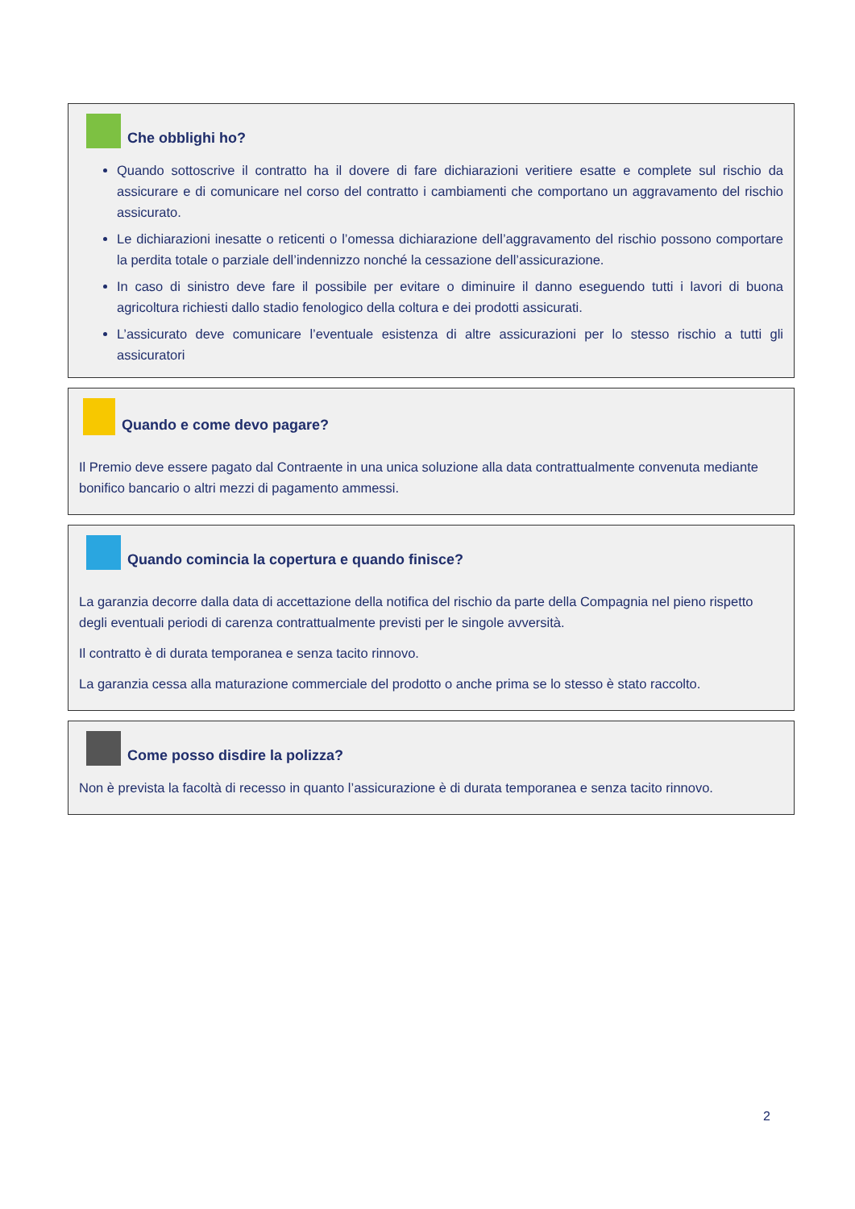Che obblighi ho?
Quando sottoscrive il contratto ha il dovere di fare dichiarazioni veritiere esatte e complete sul rischio da assicurare e di comunicare nel corso del contratto i cambiamenti che comportano un aggravamento del rischio assicurato.
Le dichiarazioni inesatte o reticenti o l’omessa dichiarazione dell’aggravamento del rischio possono comportare la perdita totale o parziale dell’indennizzo nonché la cessazione dell’assicurazione.
In caso di sinistro deve fare il possibile per evitare o diminuire il danno eseguendo tutti i lavori di buona agricoltura richiesti dallo stadio fenologico della coltura e dei prodotti assicurati.
L’assicurato deve comunicare l’eventuale esistenza di altre assicurazioni per lo stesso rischio a tutti gli assicuratori
Quando e come devo pagare?
Il Premio deve essere pagato dal Contraente in una unica soluzione alla data contrattualmente convenuta mediante bonifico bancario o altri mezzi di pagamento ammessi.
Quando comincia la copertura e quando finisce?
La garanzia decorre dalla data di accettazione della notifica del rischio da parte della Compagnia nel pieno rispetto degli eventuali periodi di carenza contrattualmente previsti per le singole avversità.
Il contratto è di durata temporanea e senza tacito rinnovo.
La garanzia cessa alla maturazione commerciale del prodotto o anche prima se lo stesso è stato raccolto.
Come posso disdire la polizza?
Non è prevista la facoltà di recesso in quanto l’assicurazione è di durata temporanea e senza tacito rinnovo.
2